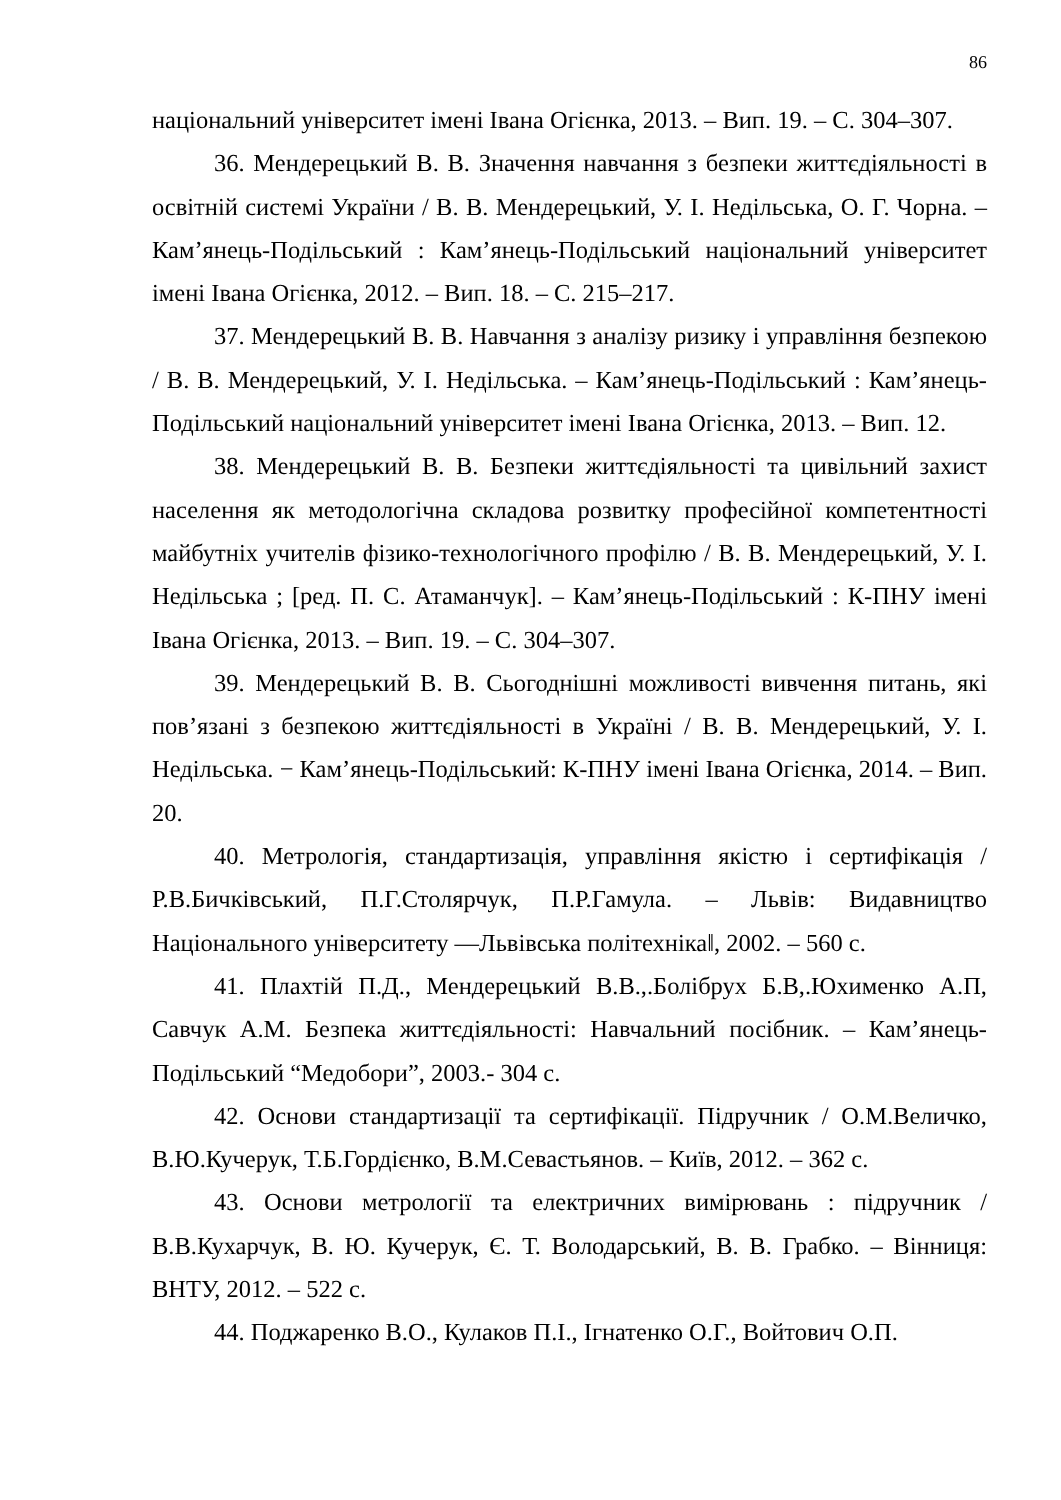86
національний університет імені Івана Огієнка, 2013. – Вип. 19. – С. 304–307.
36. Мендерецький В. В. Значення навчання з безпеки життєдіяльності в освітній системі України / В. В. Мендерецький, У. І. Недільська, О. Г. Чорна. – Кам’янець-Подільський : Кам’янець-Подільський національний університет імені Івана Огієнка, 2012. – Вип. 18. – С. 215–217.
37. Мендерецький В. В. Навчання з аналізу ризику і управління безпекою / В. В. Мендерецький, У. І. Недільська. – Кам’янець-Подільський : Кам’янець-Подільський національний університет імені Івана Огієнка, 2013. – Вип. 12.
38. Мендерецький В. В. Безпеки життєдіяльності та цивільний захист населення як методологічна складова розвитку професійної компетентності майбутніх учителів фізико-технологічного профілю / В. В. Мендерецький, У. І. Недільська ; [ред. П. С. Атаманчук]. – Кам’янець-Подільський : К-ПНУ імені Івана Огієнка, 2013. – Вип. 19. – С. 304–307.
39. Мендерецький В. В. Сьогоднішні можливості вивчення питань, які пов’язані з безпекою життєдіяльності в Україні / В. В. Мендерецький, У. І. Недільська. − Кам’янець-Подільський: К-ПНУ імені Івана Огієнка, 2014. – Вип. 20.
40. Метрологія, стандартизація, управління якістю і сертифікація / Р.В.Бичківський, П.Г.Столярчук, П.Р.Гамула. – Львів: Видавництво Національного університету ―Львівська політехніка‖, 2002. – 560 с.
41. Плахтій П.Д., Мендерецький В.В.,.Болібрух Б.В,.Юхименко А.П, Савчук А.М. Безпека життєдіяльності: Навчальний посібник. – Кам’янець-Подільський “Медобори”, 2003.- 304 с.
42. Основи стандартизації та сертифікації. Підручник / О.М.Величко, В.Ю.Кучерук, Т.Б.Гордієнко, В.М.Севастьянов. – Київ, 2012. – 362 с.
43. Основи метрології та електричних вимірювань : підручник / В.В.Кухарчук, В. Ю. Кучерук, Є. Т. Володарський, В. В. Грабко. – Вінниця: ВНТУ, 2012. – 522 с.
44. Поджаренко В.О., Кулаков П.І., Ігнатенко О.Г., Войтович О.П.